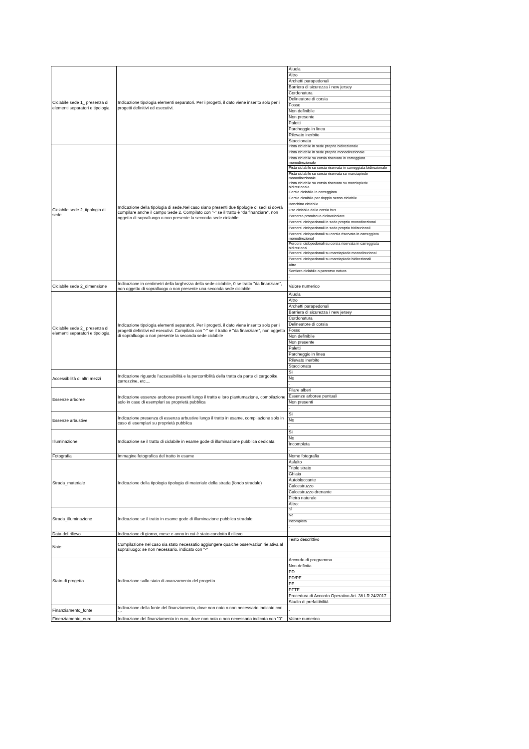| Ciclabile sede 1_ presenza di elementi separatori e tipologia | Indicazione tipologia elementi separatori. Per i progetti, il dato viene inserito solo per i progetti definitivi ed esecutivi. | Aiuola Altro Archetti parapedonali Barriera di sicurezza / new jersey Cordonatura Delineatore di corsia Fosso Non definibile Non presente Paletti Parcheggio in linea Rilevato inerbito Staccionata |
| Ciclabile sede 2_tipologia di sede | Indicazione della tipologia di sede.Nel caso siano presenti due tipologie di sedi si dovrà compilare anche il campo Sede 2. Compilato con "-" se il tratto è "da finanziare", non oggetto di sopralluogo o non presente la seconda sede ciclabile | Pista ciclabile in sede propria bidirezionale Pista ciclabile in sede propria monodirezionale Pista ciclabile su corsia riservata in carreggiata monodirezionale Pista ciclabile su corsia riservata in carreggiata bidirezionale Pista ciclabile su corsia riservata su marciapiede monodirezionale Pista ciclabile su corsia riservata su marciapiede bidirezionale Corsia ciclabile in carreggiata Corsia cicalbile per doppio senso ciclabile Banchina ciclabile Uso ciclabile della corsia bus Percorso promiscuo cicloveicolare Percorsi ciclopedonali in sede propria monodirezional Percorsi ciclopedonali in sede propria bidirezionali Percorsi ciclopedonali su corsia riservata in carreggiata monodirezional Percorsi ciclopedonali su corsia riservata in carreggiata bidirezional Percorsi ciclopedonali su marciapiede monodirezional Percorsi ciclopedonali su marciapiede bidirezionali Altro Sentiero ciclabile o percorso natura - |
| Ciclabile sede 2_dimensione | Indicazione in centimetri della larghezza della sede ciclabile, 0 se tratto "da finanziare", non oggetto di sopralluogo o non presente una seconda sede ciclabile | Valore numerico |
| Ciclabile sede 2_ presenza di elementi separatori e tipologia | Indicazione tipologia elementi separatori. Per i progetti, il dato viene inserito solo per i progetti definitivi ed esecutivi. Compilato con "-" se il tratto è "da finanziare", non oggetto di sopralluogo o non presente la seconda sede ciclabile | Aiuola Altro Archetti parapedonali Barriera di sicurezza / new jersey Cordonatura Delineatore di corsia Fosso Non definibile Non presente Paletti Parcheggio in linea Rilevato inerbito Staccionata |
| Accessibilità di altri mezzi | Indicazione riguardo l'accessibilità e la percorribilità della tratta da parte di cargobike, carrozzine, etc.... | Sì No - |
| Essenze arboree | Indicazione essenze aroboree presenti lungo il tratto e loro piantumazione, compilazione solo in caso di esemplari su proprietà pubblica | Filare alberi Essenze arboree puntuali Non presenti - |
| Essenze arbustive | Indicazione presenza di essenza arbustive lungo il tratto in esame, compilazione solo in caso di esemplari su proprietà pubblica | Sì No - |
| Illuminazione | Indicazione se il tratto di ciclabile in esame gode di illuminazione pubblica dedicata | Sì No Incompleta - |
| Fotografia | Immagine fotografica del tratto in esame | Nome fotografia |
| Strada_materiale | Indicazione della tipologia tipologia di materiale della strada (fondo stradale) | Asfalto Triplo strato Ghiaia Autobloccante Calcestruzzo Calcestruzzo drenante Pietra naturale Altro: |
| Strada_illuminazione | Indicazione se il tratto in esame gode di illuminazione pubblica stradale | Sì No Incompleta - |
| Data del rilievo | Indicazione di giorno, mese e anno in cui è stato condotto il rilievo | |
| Note | Compilazione nel caso sia stato necessatio aggiungere qualche osservazion rielativa al sopralluogo; se non necessario, indicato con "-" | Testo descrittivo - |
| Stato di progetto | Indicazione sullo stato di avanzamento del progetto | Accordo di programma Non definita PD PD/PE PE PFTE Procedura di Accordo Operativo Art. 38 LR 24/2017 Studio di prefattibilità |
| Finanziamento_fonte | Indicazione della fonte del finanziamento, dove non noto o non necessario indicato con "-" | - |
| Finenziamento_euro | Indicazione del finanziamento in euro, dove non noto o non necessario indicato con "0" | Valore numerico |